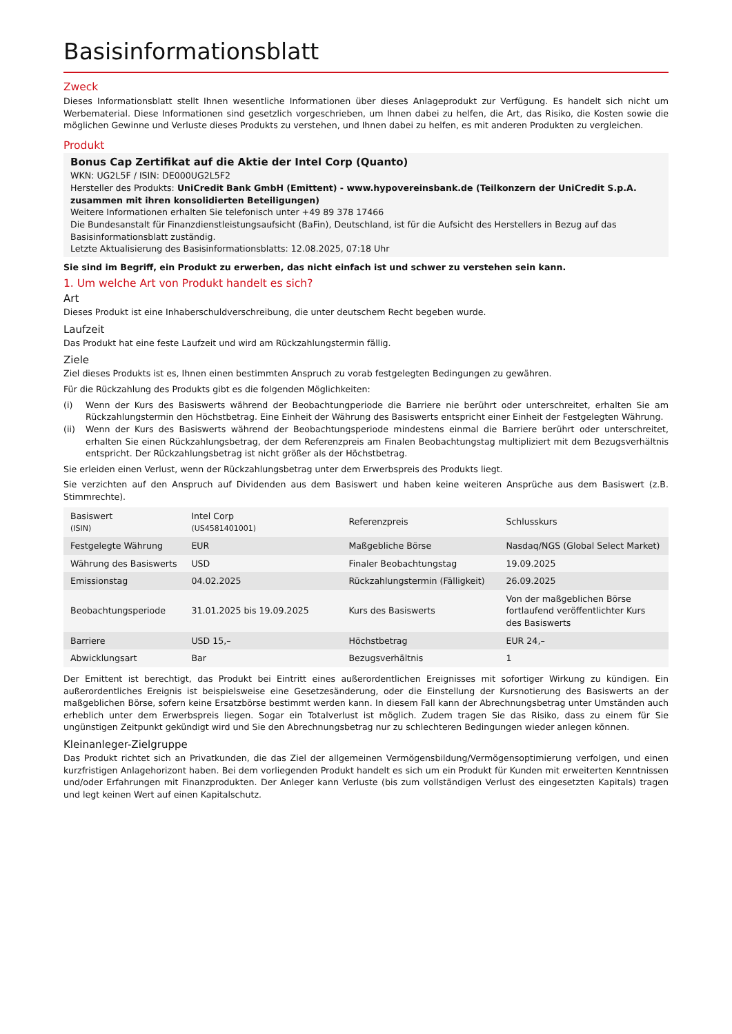Basisinformationsblatt
Zweck
Dieses Informationsblatt stellt Ihnen wesentliche Informationen über dieses Anlageprodukt zur Verfügung. Es handelt sich nicht um Werbematerial. Diese Informationen sind gesetzlich vorgeschrieben, um Ihnen dabei zu helfen, die Art, das Risiko, die Kosten sowie die möglichen Gewinne und Verluste dieses Produkts zu verstehen, und Ihnen dabei zu helfen, es mit anderen Produkten zu vergleichen.
Produkt
Bonus Cap Zertifikat auf die Aktie der Intel Corp (Quanto)
WKN: UG2L5F / ISIN: DE000UG2L5F2
Hersteller des Produkts: UniCredit Bank GmbH (Emittent) - www.hypovereinsbank.de (Teilkonzern der UniCredit S.p.A. zusammen mit ihren konsolidierten Beteiligungen)
Weitere Informationen erhalten Sie telefonisch unter +49 89 378 17466
Die Bundesanstalt für Finanzdienstleistungsaufsicht (BaFin), Deutschland, ist für die Aufsicht des Herstellers in Bezug auf das Basisinformationsblatt zuständig.
Letzte Aktualisierung des Basisinformationsblatts: 12.08.2025, 07:18 Uhr
Sie sind im Begriff, ein Produkt zu erwerben, das nicht einfach ist und schwer zu verstehen sein kann.
1. Um welche Art von Produkt handelt es sich?
Art
Dieses Produkt ist eine Inhaberschuldverschreibung, die unter deutschem Recht begeben wurde.
Laufzeit
Das Produkt hat eine feste Laufzeit und wird am Rückzahlungstermin fällig.
Ziele
Ziel dieses Produkts ist es, Ihnen einen bestimmten Anspruch zu vorab festgelegten Bedingungen zu gewähren.
Für die Rückzahlung des Produkts gibt es die folgenden Möglichkeiten:
(i) Wenn der Kurs des Basiswerts während der Beobachtungperiode die Barriere nie berührt oder unterschreitet, erhalten Sie am Rückzahlungstermin den Höchstbetrag. Eine Einheit der Währung des Basiswerts entspricht einer Einheit der Festgelegten Währung.
(ii) Wenn der Kurs des Basiswerts während der Beobachtungsperiode mindestens einmal die Barriere berührt oder unterschreitet, erhalten Sie einen Rückzahlungsbetrag, der dem Referenzpreis am Finalen Beobachtungstag multipliziert mit dem Bezugsverhältnis entspricht. Der Rückzahlungsbetrag ist nicht größer als der Höchstbetrag.
Sie erleiden einen Verlust, wenn der Rückzahlungsbetrag unter dem Erwerbspreis des Produkts liegt.
Sie verzichten auf den Anspruch auf Dividenden aus dem Basiswert und haben keine weiteren Ansprüche aus dem Basiswert (z.B. Stimmrechte).
| Basiswert (ISIN) | Intel Corp (US4581401001) | Referenzpreis | Schlusskurs |
| Festgelegte Währung | EUR | Maßgebliche Börse | Nasdaq/NGS (Global Select Market) |
| Währung des Basiswerts | USD | Finaler Beobachtungstag | 19.09.2025 |
| Emissionstag | 04.02.2025 | Rückzahlungstermin (Fälligkeit) | 26.09.2025 |
| Beobachtungsperiode | 31.01.2025 bis 19.09.2025 | Kurs des Basiswerts | Von der maßgeblichen Börse fortlaufend veröffentlichter Kurs des Basiswerts |
| Barriere | USD 15,– | Höchstbetrag | EUR 24,– |
| Abwicklungsart | Bar | Bezugsverhältnis | 1 |
Der Emittent ist berechtigt, das Produkt bei Eintritt eines außerordentlichen Ereignisses mit sofortiger Wirkung zu kündigen. Ein außerordentliches Ereignis ist beispielsweise eine Gesetzesänderung, oder die Einstellung der Kursnotierung des Basiswerts an der maßgeblichen Börse, sofern keine Ersatzbörse bestimmt werden kann. In diesem Fall kann der Abrechnungsbetrag unter Umständen auch erheblich unter dem Erwerbspreis liegen. Sogar ein Totalverlust ist möglich. Zudem tragen Sie das Risiko, dass zu einem für Sie ungünstigen Zeitpunkt gekündigt wird und Sie den Abrechnungsbetrag nur zu schlechteren Bedingungen wieder anlegen können.
Kleinanleger-Zielgruppe
Das Produkt richtet sich an Privatkunden, die das Ziel der allgemeinen Vermögensbildung/Vermögensoptimierung verfolgen, und einen kurzfristigen Anlagehorizont haben. Bei dem vorliegenden Produkt handelt es sich um ein Produkt für Kunden mit erweiterten Kenntnissen und/oder Erfahrungen mit Finanzprodukten. Der Anleger kann Verluste (bis zum vollständigen Verlust des eingesetzten Kapitals) tragen und legt keinen Wert auf einen Kapitalschutz.